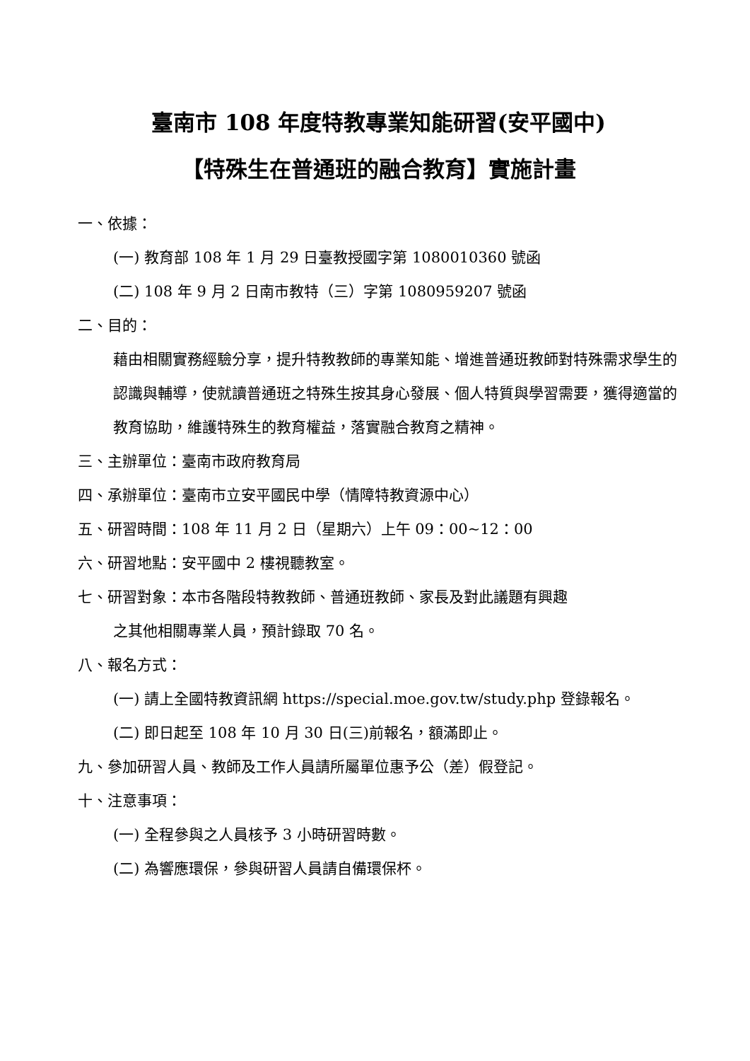臺南市 108 年度特教專業知能研習(安平國中)
【特殊生在普通班的融合教育】實施計畫
一、依據：
(一) 教育部 108 年 1 月 29 日臺教授國字第 1080010360 號函
(二) 108 年 9 月 2 日南市教特（三）字第 1080959207 號函
二、目的：
藉由相關實務經驗分享，提升特教教師的專業知能、增進普通班教師對特殊需求學生的認識與輔導，使就讀普通班之特殊生按其身心發展、個人特質與學習需要，獲得適當的教育協助，維護特殊生的教育權益，落實融合教育之精神。
三、主辦單位：臺南市政府教育局
四、承辦單位：臺南市立安平國民中學（情障特教資源中心）
五、研習時間：108 年 11 月 2 日（星期六）上午 09：00~12：00
六、研習地點：安平國中 2 樓視聽教室。
七、研習對象：本市各階段特教教師、普通班教師、家長及對此議題有興趣
之其他相關專業人員，預計錄取 70 名。
八、報名方式：
(一) 請上全國特教資訊網 https://special.moe.gov.tw/study.php 登錄報名。
(二) 即日起至 108 年 10 月 30 日(三)前報名，額滿即止。
九、參加研習人員、教師及工作人員請所屬單位惠予公（差）假登記。
十、注意事項：
(一) 全程參與之人員核予 3 小時研習時數。
(二) 為響應環保，參與研習人員請自備環保杯。